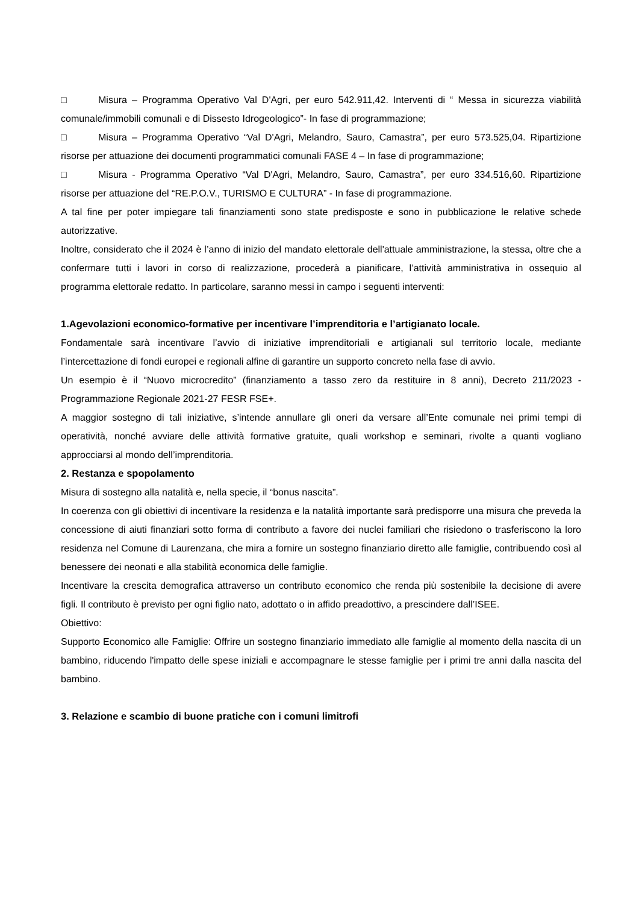□ Misura – Programma Operativo Val D'Agri, per euro 542.911,42. Interventi di “ Messa in sicurezza viabilità comunale/immobili comunali e di Dissesto Idrogeologico”- In fase di programmazione;
□ Misura – Programma Operativo “Val D'Agri, Melandro, Sauro, Camastra”, per euro 573.525,04. Ripartizione risorse per attuazione dei documenti programmatici comunali FASE 4 – In fase di programmazione;
□ Misura - Programma Operativo “Val D'Agri, Melandro, Sauro, Camastra”, per euro 334.516,60. Ripartizione risorse per attuazione del “RE.P.O.V., TURISMO E CULTURA” - In fase di programmazione.
A tal fine per poter impiegare tali finanziamenti sono state predisposte e sono in pubblicazione le relative schede autorizzative.
Inoltre, considerato che il 2024 è l’anno di inizio del mandato elettorale dell'attuale amministrazione, la stessa, oltre che a confermare tutti i lavori in corso di realizzazione, procederà a pianificare, l’attività amministrativa in ossequio al programma elettorale redatto. In particolare, saranno messi in campo i seguenti interventi:
1.Agevolazioni economico-formative per incentivare l’imprenditoria e l’artigianato locale.
Fondamentale sarà incentivare l’avvio di iniziative imprenditoriali e artigianali sul territorio locale, mediante l’intercettazione di fondi europei e regionali alfine di garantire un supporto concreto nella fase di avvio.
Un esempio è il “Nuovo microcredito” (finanziamento a tasso zero da restituire in 8 anni), Decreto 211/2023 - Programmazione Regionale 2021-27 FESR FSE+.
A maggior sostegno di tali iniziative, s’intende annullare gli oneri da versare all’Ente comunale nei primi tempi di operatività, nonché avviare delle attività formative gratuite, quali workshop e seminari, rivolte a quanti vogliano approcciarsi al mondo dell’imprenditoria.
2. Restanza e spopolamento
Misura di sostegno alla natalità e, nella specie, il “bonus nascita”.
In coerenza con gli obiettivi di incentivare la residenza e la natalità importante sarà predisporre una misura che preveda la concessione di aiuti finanziari sotto forma di contributo a favore dei nuclei familiari che risiedono o trasferiscono la loro residenza nel Comune di Laurenzana, che mira a fornire un sostegno finanziario diretto alle famiglie, contribuendo così al benessere dei neonati e alla stabilità economica delle famiglie.
Incentivare la crescita demografica attraverso un contributo economico che renda più sostenibile la decisione di avere figli. Il contributo è previsto per ogni figlio nato, adottato o in affido preadottivo, a prescindere dall’ISEE.
Obiettivo:
Supporto Economico alle Famiglie: Offrire un sostegno finanziario immediato alle famiglie al momento della nascita di un bambino, riducendo l'impatto delle spese iniziali e accompagnare le stesse famiglie per i primi tre anni dalla nascita del bambino.
3. Relazione e scambio di buone pratiche con i comuni limitrofi